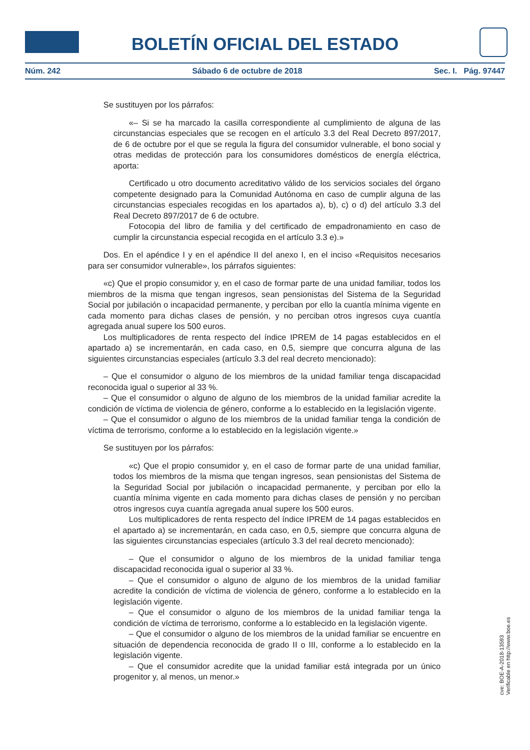BOLETÍN OFICIAL DEL ESTADO
Núm. 242 Sábado 6 de octubre de 2018 Sec. I. Pág. 97447
Se sustituyen por los párrafos:
«– Si se ha marcado la casilla correspondiente al cumplimiento de alguna de las circunstancias especiales que se recogen en el artículo 3.3 del Real Decreto 897/2017, de 6 de octubre por el que se regula la figura del consumidor vulnerable, el bono social y otras medidas de protección para los consumidores domésticos de energía eléctrica, aporta:
Certificado u otro documento acreditativo válido de los servicios sociales del órgano competente designado para la Comunidad Autónoma en caso de cumplir alguna de las circunstancias especiales recogidas en los apartados a), b), c) o d) del artículo 3.3 del Real Decreto 897/2017 de 6 de octubre.
Fotocopia del libro de familia y del certificado de empadronamiento en caso de cumplir la circunstancia especial recogida en el artículo 3.3 e).»
Dos. En el apéndice I y en el apéndice II del anexo I, en el inciso «Requisitos necesarios para ser consumidor vulnerable», los párrafos siguientes:
«c) Que el propio consumidor y, en el caso de formar parte de una unidad familiar, todos los miembros de la misma que tengan ingresos, sean pensionistas del Sistema de la Seguridad Social por jubilación o incapacidad permanente, y perciban por ello la cuantía mínima vigente en cada momento para dichas clases de pensión, y no perciban otros ingresos cuya cuantía agregada anual supere los 500 euros.
Los multiplicadores de renta respecto del índice IPREM de 14 pagas establecidos en el apartado a) se incrementarán, en cada caso, en 0,5, siempre que concurra alguna de las siguientes circunstancias especiales (artículo 3.3 del real decreto mencionado):
– Que el consumidor o alguno de los miembros de la unidad familiar tenga discapacidad reconocida igual o superior al 33 %.
– Que el consumidor o alguno de alguno de los miembros de la unidad familiar acredite la condición de víctima de violencia de género, conforme a lo establecido en la legislación vigente.
– Que el consumidor o alguno de los miembros de la unidad familiar tenga la condición de víctima de terrorismo, conforme a lo establecido en la legislación vigente.»
Se sustituyen por los párrafos:
«c) Que el propio consumidor y, en el caso de formar parte de una unidad familiar, todos los miembros de la misma que tengan ingresos, sean pensionistas del Sistema de la Seguridad Social por jubilación o incapacidad permanente, y perciban por ello la cuantía mínima vigente en cada momento para dichas clases de pensión y no perciban otros ingresos cuya cuantía agregada anual supere los 500 euros.
Los multiplicadores de renta respecto del índice IPREM de 14 pagas establecidos en el apartado a) se incrementarán, en cada caso, en 0,5, siempre que concurra alguna de las siguientes circunstancias especiales (artículo 3.3 del real decreto mencionado):
– Que el consumidor o alguno de los miembros de la unidad familiar tenga discapacidad reconocida igual o superior al 33 %.
– Que el consumidor o alguno de alguno de los miembros de la unidad familiar acredite la condición de víctima de violencia de género, conforme a lo establecido en la legislación vigente.
– Que el consumidor o alguno de los miembros de la unidad familiar tenga la condición de víctima de terrorismo, conforme a lo establecido en la legislación vigente.
– Que el consumidor o alguno de los miembros de la unidad familiar se encuentre en situación de dependencia reconocida de grado II o III, conforme a lo establecido en la legislación vigente.
– Que el consumidor acredite que la unidad familiar está integrada por un único progenitor y, al menos, un menor.»
cve: BOE-A-2018-13593
Verificable en http://www.boe.es